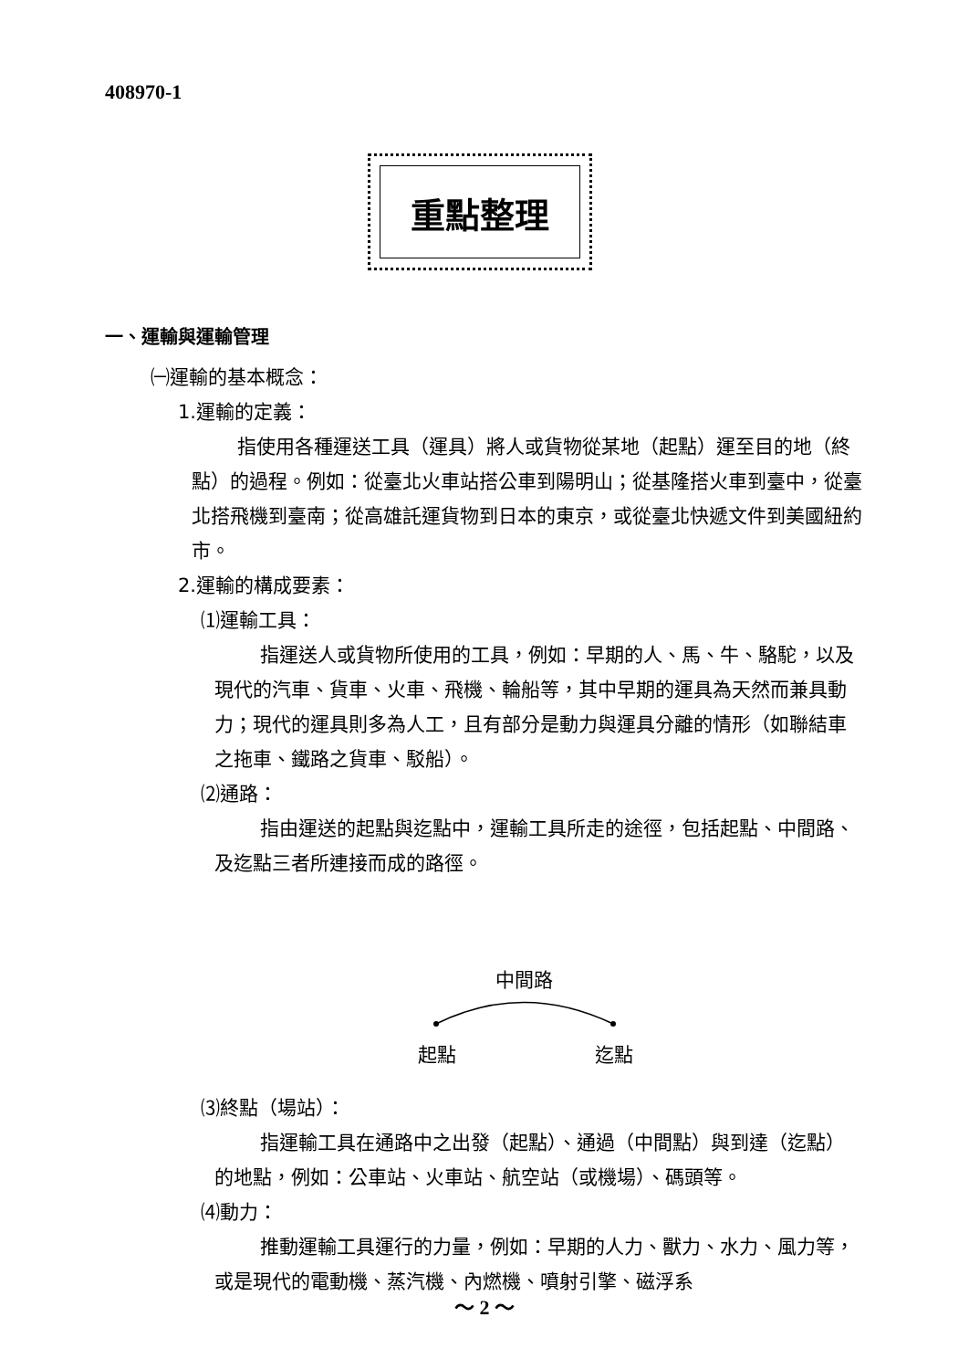408970-1
重點整理
一、運輸與運輸管理
㈠運輸的基本概念：
1.運輸的定義：
指使用各種運送工具（運具）將人或貨物從某地（起點）運至目的地（終點）的過程。例如：從臺北火車站搭公車到陽明山；從基隆搭火車到臺中，從臺北搭飛機到臺南；從高雄託運貨物到日本的東京，或從臺北快遞文件到美國紐約市。
2.運輸的構成要素：
⑴運輸工具：
指運送人或貨物所使用的工具，例如：早期的人、馬、牛、駱駝，以及現代的汽車、貨車、火車、飛機、輪船等，其中早期的運具為天然而兼具動力；現代的運具則多為人工，且有部分是動力與運具分離的情形（如聯結車之拖車、鐵路之貨車、駁船）。
⑵通路：
指由運送的起點與迄點中，運輸工具所走的途徑，包括起點、中間路、及迄點三者所連接而成的路徑。
中間路
起點 迄點
⑶終點（場站）：
指運輸工具在通路中之出發（起點）、通過（中間點）與到達（迄點）的地點，例如：公車站、火車站、航空站（或機場）、碼頭等。
⑷動力：
推動運輸工具運行的力量，例如：早期的人力、獸力、水力、風力等，或是現代的電動機、蒸汽機、內燃機、噴射引擎、磁浮系
～ 2 ～